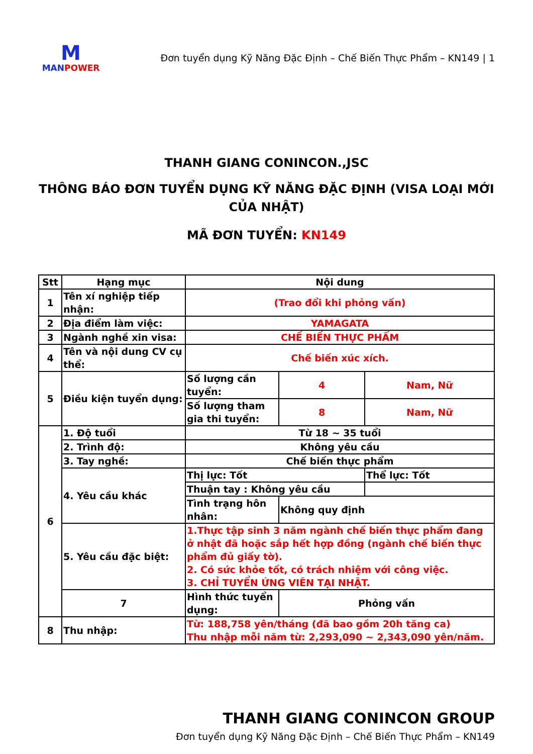M
MAN POWER
Đơn tuyển dụng Kỹ Năng Đặc Định – Chế Biến Thực Phẩm – KN149 | 1
THANH GIANG CONINCON.,JSC
THÔNG BÁO ĐƠN TUYỂN DỤNG KỸ NĂNG ĐẶC ĐỊNH (VISA LOẠI MỚI CỦA NHẬT)
MÃ ĐƠN TUYỂN: KN149
| Stt | Hạng mục | Nội dung | | |
| --- | --- | --- | --- | --- |
| 1 | Tên xí nghiệp tiếp nhận: | (Trao đổi khi phỏng vấn) | | |
| 2 | Địa điểm làm việc: | YAMAGATA | | |
| 3 | Ngành nghề xin visa: | CHẾ BIẾN THỰC PHẨM | | |
| 4 | Tên và nội dung CV cụ thể: | Chế biến xúc xích. | | |
| 5 | Điều kiện tuyển dụng: | Số lượng cần tuyển: | 4 | Nam, Nữ |
| | | Số lượng tham gia thi tuyển: | 8 | Nam, Nữ |
| 6 | 1. Độ tuổi | Từ 18 ~ 35 tuổi | | |
| | 2. Trình độ: | Không yêu cầu | | |
| | 3. Tay nghề: | Chế biến thực phẩm | | |
| | 4. Yêu cầu khác | Thị lực: Tốt | | Thể lực: Tốt |
| | | Thuận tay : Không yêu cầu | | |
| | | Tình trạng hôn nhân: | Không quy định | |
| | 5. Yêu cầu đặc biệt: | 1.Thực tập sinh 3 năm ngành chế biến thực phẩm đang ở nhật đã hoặc sắp hết hợp đồng (ngành chế biến thực phẩm đủ giấy tờ). 2. Có sức khỏe tốt, có trách nhiệm với công việc. 3. CHỈ TUYỂN ỨNG VIÊN TẠI NHẬT. | | |
| | 7 | Hình thức tuyển dụng: | Phỏng vấn | |
| 8 | Thu nhập: | Từ: 188,758 yên/tháng (đã bao gồm 20h tăng ca) Thu nhập mỗi năm từ: 2,293,090 ~ 2,343,090 yên/năm. | | |
THANH GIANG CONINCON GROUP
Đơn tuyển dụng Kỹ Năng Đặc Định – Chế Biến Thực Phẩm – KN149